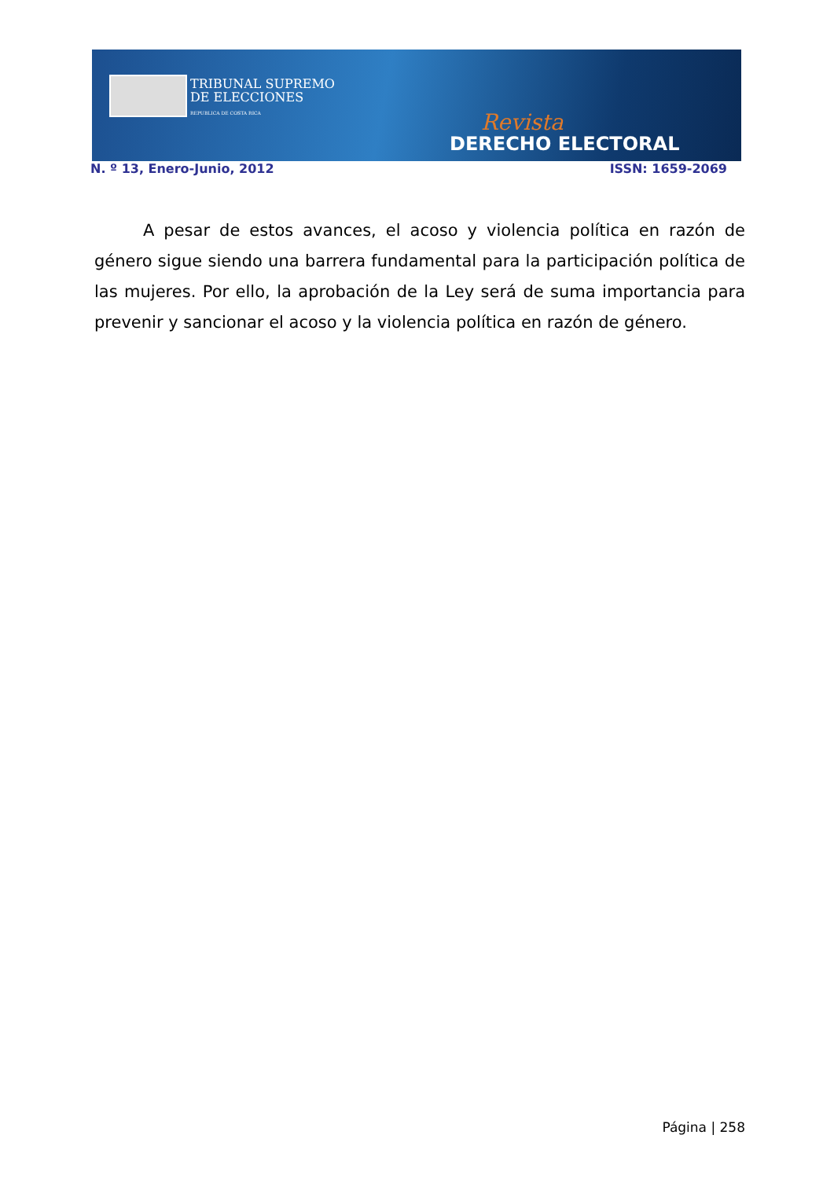TRIBUNAL SUPREMO
DE ELECCIONES
REPUBLICA DE COSTA RICA
Revista
DERECHO ELECTORAL
N. º 13, Enero-Junio, 2012 ISSN: 1659-2069
A pesar de estos avances, el acoso y violencia política en razón de género sigue siendo una barrera fundamental para la participación política de las mujeres. Por ello, la aprobación de la Ley será de suma importancia para prevenir y sancionar el acoso y la violencia política en razón de género.
Página | 258